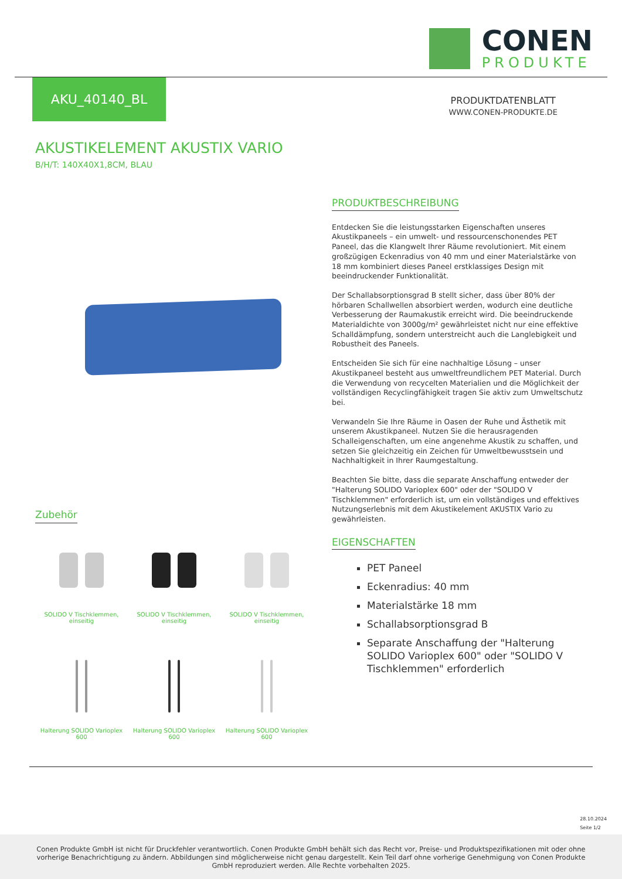CONEN
PRODUKTE
AKU_40140_BL
PRODUKTDATENBLATT
WWW.CONEN-PRODUKTE.DE
AKUSTIKELEMENT AKUSTIX VARIO
B/H/T: 140X40X1,8CM, BLAU
PRODUKTBESCHREIBUNG
Entdecken Sie die leistungsstarken Eigenschaften unseres Akustikpaneels – ein umwelt- und ressourcenschonendes PET Paneel, das die Klangwelt Ihrer Räume revolutioniert. Mit einem großzügigen Eckenradius von 40 mm und einer Materialstärke von 18 mm kombiniert dieses Paneel erstklassiges Design mit beeindruckender Funktionalität.
Der Schallabsorptionsgrad B stellt sicher, dass über 80% der hörbaren Schallwellen absorbiert werden, wodurch eine deutliche Verbesserung der Raumakustik erreicht wird. Die beeindruckende Materialdichte von 3000g/m² gewährleistet nicht nur eine effektive Schalldämpfung, sondern unterstreicht auch die Langlebigkeit und Robustheit des Paneels.
Entscheiden Sie sich für eine nachhaltige Lösung – unser Akustikpaneel besteht aus umweltfreundlichem PET Material. Durch die Verwendung von recycelten Materialien und die Möglichkeit der vollständigen Recyclingfähigkeit tragen Sie aktiv zum Umweltschutz bei.
Verwandeln Sie Ihre Räume in Oasen der Ruhe und Ästhetik mit unserem Akustikpaneel. Nutzen Sie die herausragenden Schalleigenschaften, um eine angenehme Akustik zu schaffen, und setzen Sie gleichzeitig ein Zeichen für Umweltbewusstsein und Nachhaltigkeit in Ihrer Raumgestaltung.
Beachten Sie bitte, dass die separate Anschaffung entweder der "Halterung SOLIDO Varioplex 600" oder der "SOLIDO V Tischklemmen" erforderlich ist, um ein vollständiges und effektives Nutzungserlebnis mit dem Akustikelement AKUSTIX Vario zu gewährleisten.
EIGENSCHAFTEN
PET Paneel
Eckenradius: 40 mm
Materialstärke 18 mm
Schallabsorptionsgrad B
Separate Anschaffung der "Halterung SOLIDO Varioplex 600" oder "SOLIDO V Tischklemmen" erforderlich
Zubehör
SOLIDO V Tischklemmen,
einseitig
SOLIDO V Tischklemmen,
einseitig
SOLIDO V Tischklemmen,
einseitig
Halterung SOLIDO Varioplex
600
Halterung SOLIDO Varioplex
600
Halterung SOLIDO Varioplex
600
28.10.2024
Seite 1/2
Conen Produkte GmbH ist nicht für Druckfehler verantwortlich. Conen Produkte GmbH behält sich das Recht vor, Preise- und Produktspezifikationen mit oder ohne vorherige Benachrichtigung zu ändern. Abbildungen sind möglicherweise nicht genau dargestellt. Kein Teil darf ohne vorherige Genehmigung von Conen Produkte GmbH reproduziert werden. Alle Rechte vorbehalten 2025.